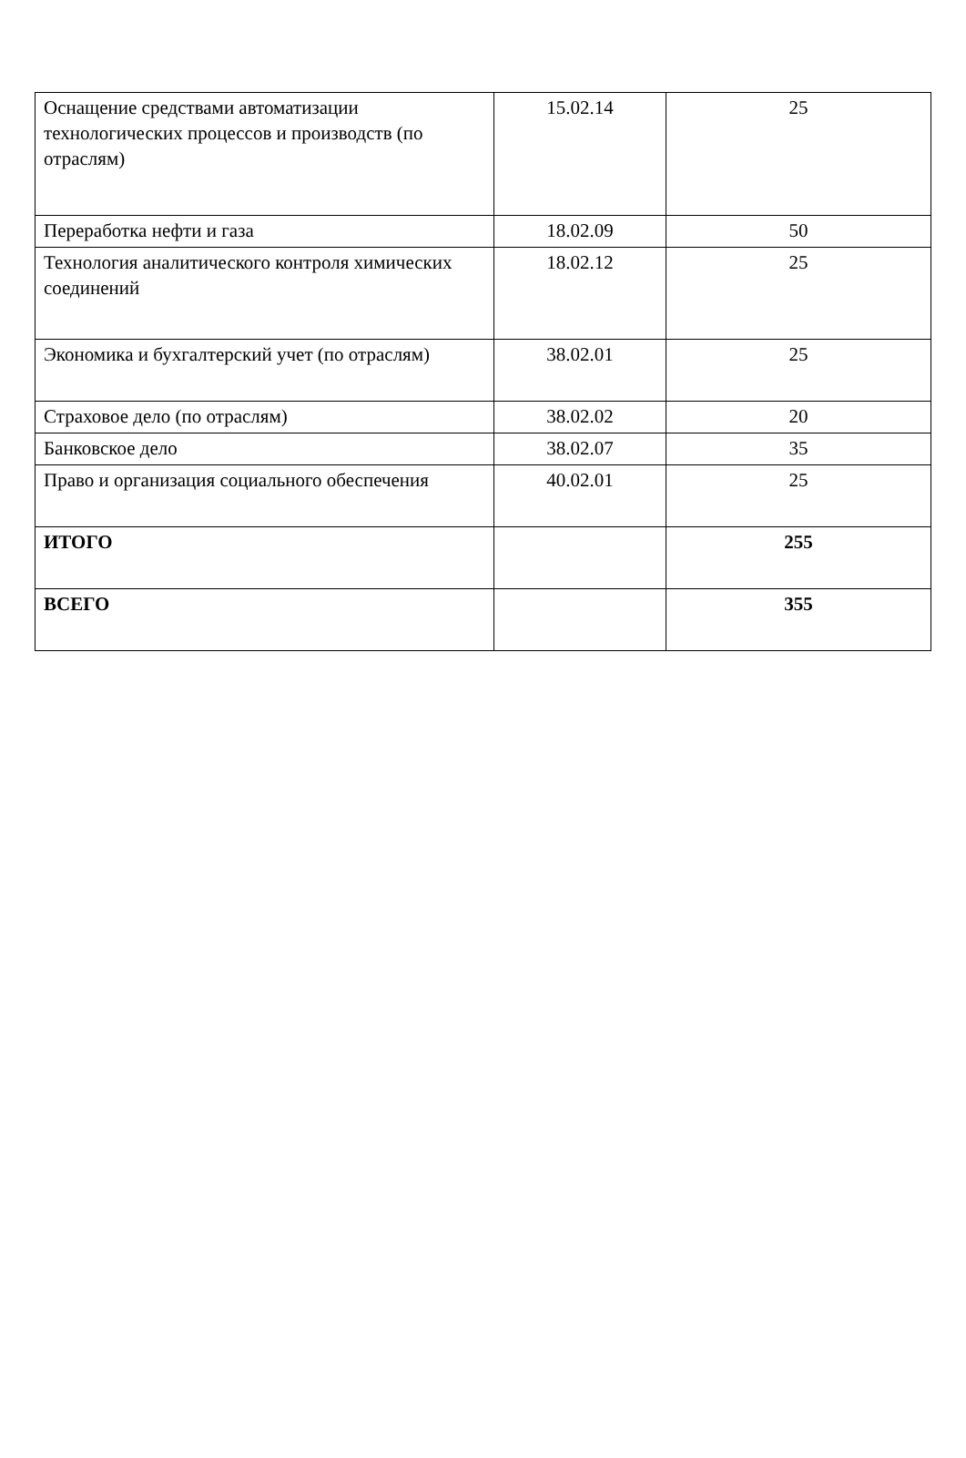| Оснащение средствами автоматизации технологических процессов и производств (по отраслям) | 15.02.14 | 25 |
| Переработка нефти и газа | 18.02.09 | 50 |
| Технология аналитического контроля химических соединений | 18.02.12 | 25 |
| Экономика и бухгалтерский учет (по отраслям) | 38.02.01 | 25 |
| Страховое дело (по отраслям) | 38.02.02 | 20 |
| Банковское дело | 38.02.07 | 35 |
| Право и организация социального обеспечения | 40.02.01 | 25 |
| ИТОГО | | 255 |
| ВСЕГО | | 355 |